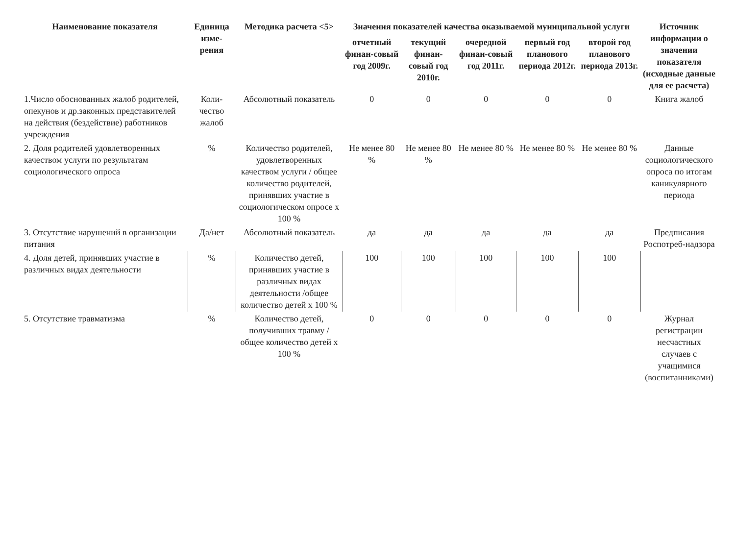| Наименование показателя | Единица изме-рения | Методика расчета <5> | Значения показателей качества оказываемой муниципальной услуги | | | | | Источник информации о значении показателя (исходные данные для ее расчета) |
| --- | --- | --- | --- | --- | --- | --- | --- | --- |
| | | | отчетный финан-совый год 2009г. | текущий финан-совый год 2010г. | очередной финан-совый год 2011г. | первый год планового периода 2012г. | второй год планового периода 2013г. | |
| 1.Число обоснованных жалоб родителей, опекунов и др.законных представителей на действия (бездействие) работников учреждения | Коли-чество жалоб | Абсолютный показатель | 0 | 0 | 0 | 0 | 0 | Книга жалоб |
| 2. Доля родителей удовлетворенных качеством услуги по результатам социологического опроса | % | Количество родителей, удовлетворенных качеством услуги / общее количество родителей, принявших участие в социологическом опросе х 100 % | Не менее 80 % | Не менее 80 % | Не менее 80 % | Не менее 80 % | Не менее 80 % | Данные социологического опроса по итогам каникулярного периода |
| 3. Отсутствие нарушений в организации питания | Да/нет | Абсолютный показатель | да | да | да | да | да | Предписания Роспотреб-надзора |
| 4. Доля детей, принявших участие в различных видах деятельности | % | Количество детей, принявших участие в различных видах деятельности /общее количество детей х 100 % | 100 | 100 | 100 | 100 | 100 | |
| 5. Отсутствие травматизма | % | Количество детей, получивших травму / общее количество детей х 100 % | 0 | 0 | 0 | 0 | 0 | Журнал регистрации несчастных случаев с учащимися (воспитанниками) |